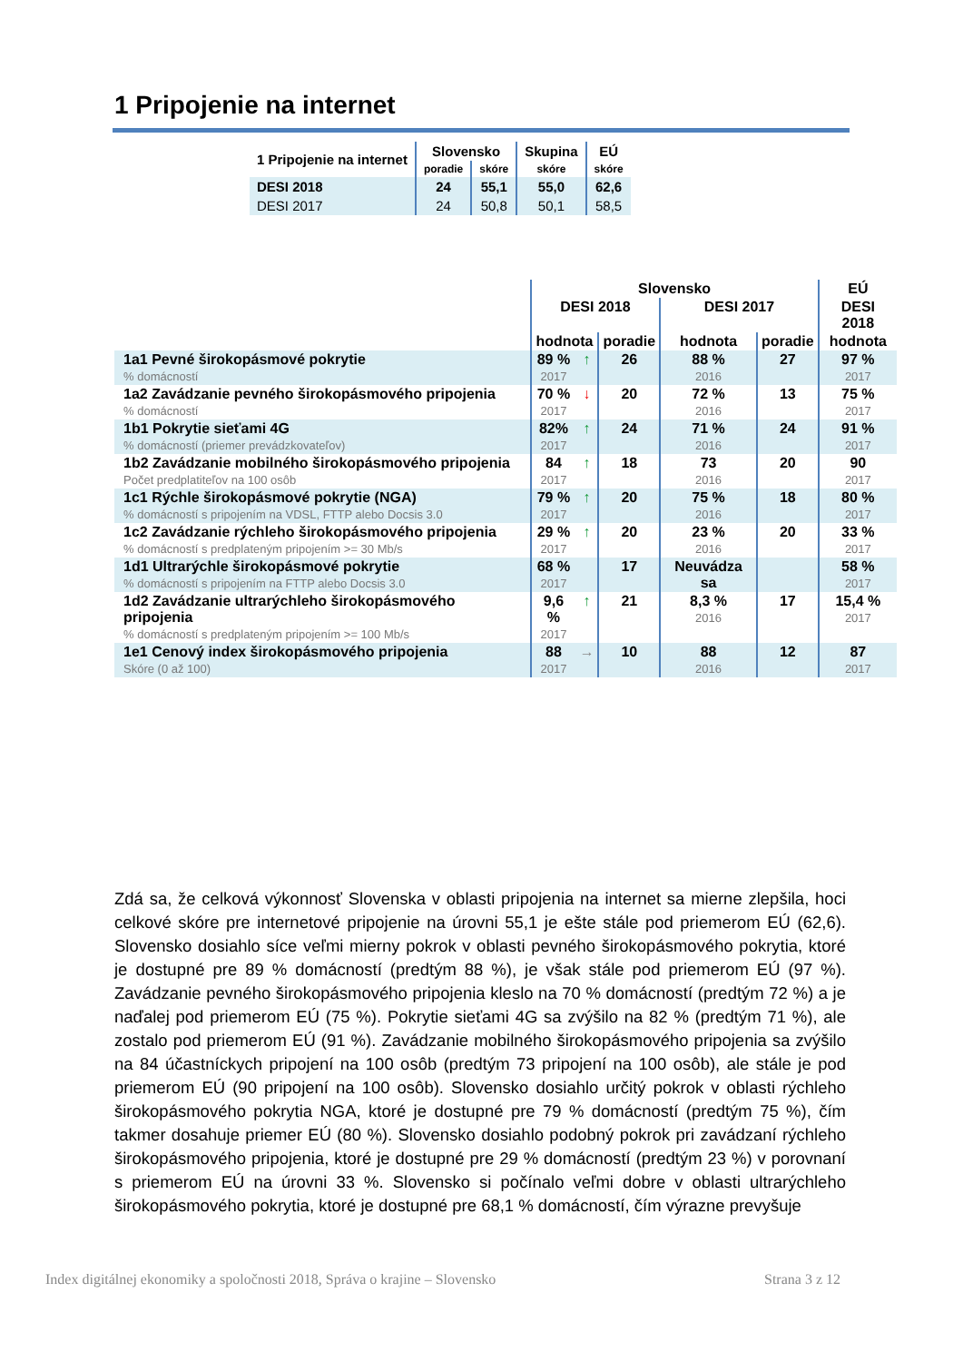1 Pripojenie na internet
| 1 Pripojenie na internet | Slovensko | | Skupina | EÚ |
| --- | --- | --- | --- | --- |
| | poradie | skóre | skóre | skóre |
| DESI 2018 | 24 | 55,1 | 55,0 | 62,6 |
| DESI 2017 | 24 | 50,8 | 50,1 | 58,5 |
| | Slovensko | | | | | EÚ |
| --- | --- | --- | --- | --- | --- | --- |
| | DESI 2018 | | | DESI 2017 | | DESI 2018 |
| | hodnota | | poradie | hodnota | poradie | hodnota |
| 1a1 Pevné širokopásmové pokrytie % domácností | 89 % 2017 | ↑ | 26 | 88 % 2016 | 27 | 97 % 2017 |
| 1a2 Zavádzanie pevného širokopásmového pripojenia % domácností | 70 % 2017 | ↓ | 20 | 72 % 2016 | 13 | 75 % 2017 |
| 1b1 Pokrytie sieťami 4G % domácností (priemer prevádzkovateľov) | 82% 2017 | ↑ | 24 | 71 % 2016 | 24 | 91 % 2017 |
| 1b2 Zavádzanie mobilného širokopásmového pripojenia Počet predplatiteľov na 100 osôb | 84 2017 | ↑ | 18 | 73 2016 | 20 | 90 2017 |
| 1c1 Rýchle širokopásmové pokrytie (NGA) % domácností s pripojením na VDSL, FTTP alebo Docsis 3.0 | 79 % 2017 | ↑ | 20 | 75 % 2016 | 18 | 80 % 2017 |
| 1c2 Zavádzanie rýchleho širokopásmového pripojenia % domácností s predplateným pripojením >= 30 Mb/s | 29 % 2017 | ↑ | 20 | 23 % 2016 | 20 | 33 % 2017 |
| 1d1 Ultrarýchle širokopásmové pokrytie % domácností s pripojením na FTTP alebo Docsis 3.0 | 68 % 2017 | | 17 | Neuvádza sa | | 58 % 2017 |
| 1d2 Zavádzanie ultrarýchleho širokopásmového pripojenia % domácností s predplateným pripojením >= 100 Mb/s | 9,6 % 2017 | ↑ | 21 | 8,3 % 2016 | 17 | 15,4 % 2017 |
| 1e1 Cenový index širokopásmového pripojenia Skóre (0 až 100) | 88 2017 | → | 10 | 88 2016 | 12 | 87 2017 |
Zdá sa, že celková výkonnosť Slovenska v oblasti pripojenia na internet sa mierne zlepšila, hoci celkové skóre pre internetové pripojenie na úrovni 55,1 je ešte stále pod priemerom EÚ (62,6). Slovensko dosiahlo síce veľmi mierny pokrok v oblasti pevného širokopásmového pokrytia, ktoré je dostupné pre 89 % domácností (predtým 88 %), je však stále pod priemerom EÚ (97 %). Zavádzanie pevného širokopásmového pripojenia kleslo na 70 % domácností (predtým 72 %) a je naďalej pod priemerom EÚ (75 %). Pokrytie sieťami 4G sa zvýšilo na 82 % (predtým 71 %), ale zostalo pod priemerom EÚ (91 %). Zavádzanie mobilného širokopásmového pripojenia sa zvýšilo na 84 účastníckych pripojení na 100 osôb (predtým 73 pripojení na 100 osôb), ale stále je pod priemerom EÚ (90 pripojení na 100 osôb). Slovensko dosiahlo určitý pokrok v oblasti rýchleho širokopásmového pokrytia NGA, ktoré je dostupné pre 79 % domácností (predtým 75 %), čím takmer dosahuje priemer EÚ (80 %). Slovensko dosiahlo podobný pokrok pri zavádzaní rýchleho širokopásmového pripojenia, ktoré je dostupné pre 29 % domácností (predtým 23 %) v porovnaní s priemerom EÚ na úrovni 33 %. Slovensko si počínalo veľmi dobre v oblasti ultrarýchleho širokopásmového pokrytia, ktoré je dostupné pre 68,1 % domácností, čím výrazne prevyšuje
Index digitálnej ekonomiky a spoločnosti 2018, Správa o krajine – Slovensko
Strana 3 z 12